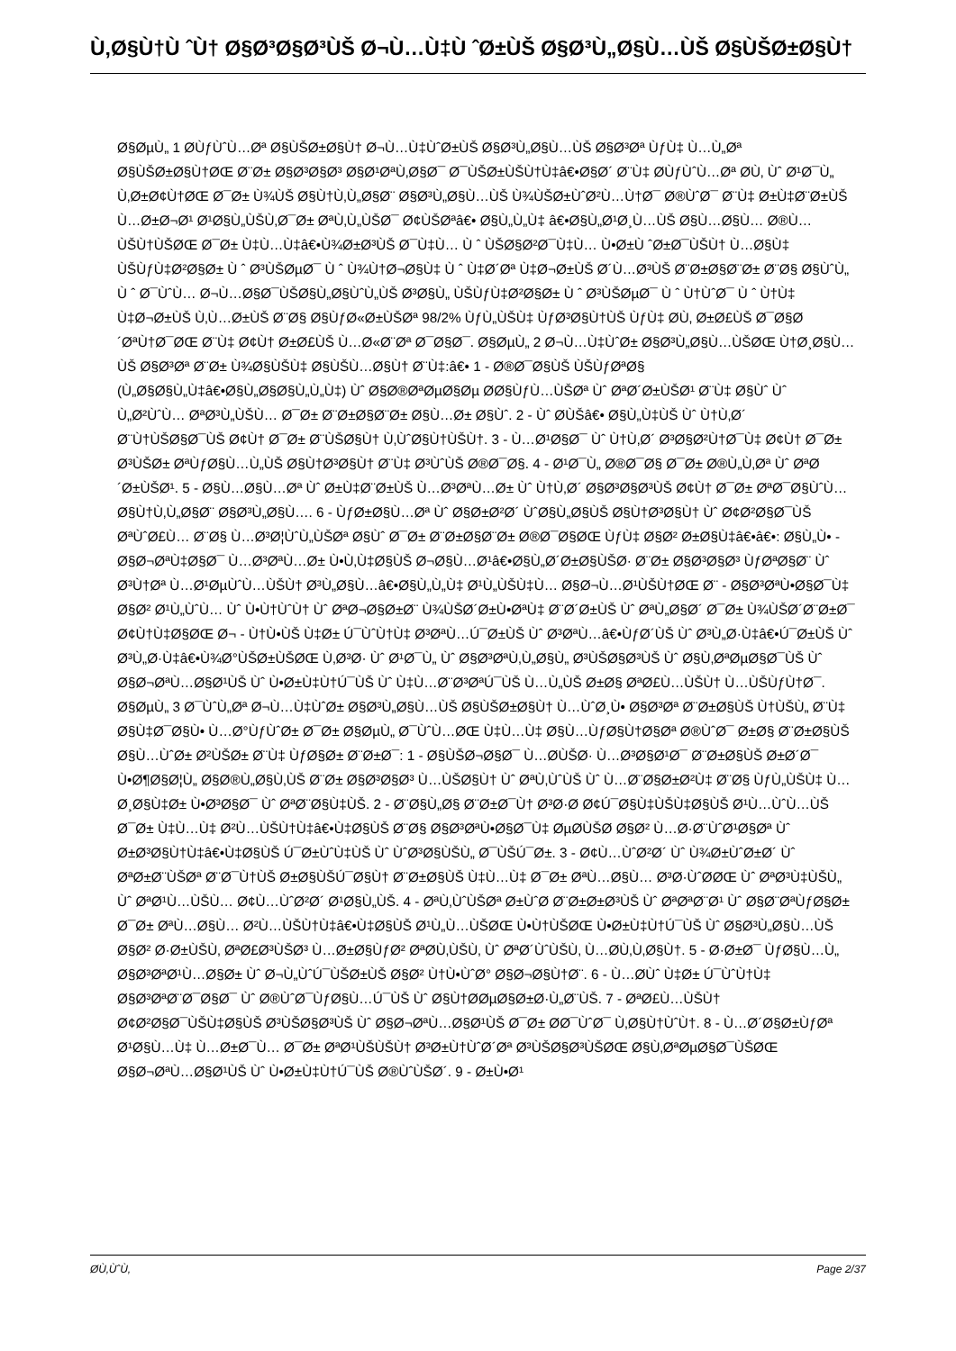Ù‚Ø§Ù†Ù ˆÙ† Ø§Ø³Ø§Ø³ÙŠ Ø¬Ù…Ù‡Ù ˆØ±ÙŠ Ø§Ø³Ù„Ø§Ù…ÙŠ Ø§ÙŠØ±Ø§Ù†
Ø§ØµÙ„ 1 Ø­ÙƒÙˆÙ…Øª Ø§ÙŠØ±Ø§Ù† Ø¬Ù…Ù‡ÙˆØ±ÙŠ Ø§Ø³Ù„Ø§Ù…ÙŠ Ø§Ø³Øª ÙƒÙ‡ Ù…Ù„Øª Ø§ÙŠØ±Ø§Ù†ØŒ Ø¨Ø± Ø§Ø³Ø§Ø³ Ø§Ø¹ØªÙ‚Ø§Ø¯ Ø¯ÙŠØ±ÙŠÙ†Ù‡â€•Ø§Ø´ Ø¨Ù‡ Ø­ÙƒÙˆÙ…Øª Ø­Ù‚ Ùˆ Ø¹Ø¯Ù„ Ù‚Ø±Ø¢Ù†ØŒ Ø¯Ø± Ù¾ÙŠ Ø§Ù†Ù‚Ù„Ø§Ø¨ Ø§Ø³Ù„Ø§Ù…ÙŠ Ù¾ÙŠØ±ÙˆØ²Ù…Ù†Ø¯ Ø®ÙˆØ¯ Ø¨Ù‡ Ø±Ù‡Ø¨Ø±ÙŠ Ù…Ø±Ø¬Ø¹ Ø¹Ø§Ù„ÙŠÙ‚Ø¯Ø± ØªÙ‚Ù„ÙŠØ¯ Ø¢ÙŠØªâ€• Ø§Ù„Ù„Ù‡ â€•Ø§Ù„Ø¹Ø¸Ù…ÙŠ Ø§Ù…Ø§Ù… Ø®Ù…ÙŠÙ†ÙŠØŒ Ø¯Ø± Ù‡Ù…Ù‡â€•Ù¾Ø±Ø³ÙŠ Ø¯Ù‡Ù… Ù ˆ ÙŠØ§Ø²Ø¯Ù‡Ù… Ù•Ø±Ù ˆØ±Ø¯ÙŠÙ† Ù…Ø§Ù‡ ÙŠÙƒÙ‡Ø²Ø§Ø± Ù ˆ Ø³ÙŠØµØ¯ Ù ˆ Ù¾Ù†Ø¬Ø§Ù‡ Ù ˆ Ù‡Ø´Øª Ù‡Ø¬Ø±ÙŠ Ø´Ù…Ø³ÙŠ Ø¨Ø±Ø§Ø¨Ø± Ø¨Ø§ Ø§ÙˆÙ„ Ù ˆ Ø¯ÙˆÙ… Ø¬Ù…Ø§Ø¯ÙŠØ§Ù„Ø§ÙˆÙ„ÙŠ Ø³Ø§Ù„ ÙŠÙƒÙ‡Ø²Ø§Ø± Ù ˆ Ø³ÙŠØµØ¯ Ù ˆ Ù†ÙˆØ¯ Ù ˆ Ù†Ù‡ Ù‡Ø¬Ø±ÙŠ Ù‚Ù…Ø±ÙŠ Ø¨Ø§ Ø§ÙƒØ«Ø±ÙŠØª 98/2% ÙƒÙ„ÙŠÙ‡ ÙƒØ³Ø§Ù†ÙŠ ÙƒÙ‡ Ø­Ù‚ Ø±Ø£ÙŠ Ø¯Ø§Ø´ØªÙ†Ø¯ØŒ Ø¨Ù‡ Ø¢Ù† Ø±Ø£ÙŠ Ù…Ø«Ø¨Øª Ø¯Ø§Ø¯. Ø§ØµÙ„ 2 Ø¬Ù…Ù‡ÙˆØ± Ø§Ø³Ù„Ø§Ù…ÙŠØŒ Ù†Ø¸Ø§Ù…ÙŠ Ø§Ø³Øª Ø¨Ø± Ù¾Ø§ÙŠÙ‡ Ø§ÙŠÙ…Ø§Ù† Ø¨Ù‡:â€• 1 - Ø®Ø¯Ø§ÙŠ ÙŠÙƒØªØ§ (Ù„Ø§Ø§Ù„Ù‡â€•Ø§Ù„Ø§Ø§Ù„Ù„Ù‡) Ùˆ Ø§Ø®ØªØµØ§Øµ Ø­Ø§ÙƒÙ…ÙŠØª Ùˆ ØªØ´Ø±ÙŠØ¹ Ø¨Ù‡ Ø§Ùˆ Ùˆ Ù„Ø²ÙˆÙ… ØªØ³Ù„ÙŠÙ… Ø¯Ø± Ø¨Ø±Ø§Ø¨Ø± Ø§Ù…Ø± Ø§Ùˆ. 2 - Ùˆ Ø­ÙŠâ€• Ø§Ù„Ù‡ÙŠ Ùˆ Ù†Ù‚Ø´ Ø¨Ù†ÙŠØ§Ø¯ÙŠ Ø¢Ù† Ø¯Ø± Ø¨ÙŠØ§Ù† Ù‚ÙˆØ§Ù†ÙŠÙ†. 3 - Ù…Ø¹Ø§Ø¯ Ùˆ Ù†Ù‚Ø´ Ø³Ø§Ø²Ù†Ø¯Ù‡ Ø¢Ù† Ø¯Ø± Ø³ÙŠØ± ØªÙƒØ§Ù…Ù„ÙŠ Ø§Ù†Ø³Ø§Ù† Ø¨Ù‡ Ø³ÙˆÙŠ Ø®Ø¯Ø§. 4 - Ø¹Ø¯Ù„ Ø®Ø¯Ø§ Ø¯Ø± Ø®Ù„Ù‚Øª Ùˆ ØªØ´Ø±ÙŠØ¹. 5 - Ø§Ù…Ø§Ù…Øª Ùˆ Ø±Ù‡Ø¨Ø±ÙŠ Ù…Ø³ØªÙ…Ø± Ùˆ Ù†Ù‚Ø´ Ø§Ø³Ø§Ø³ÙŠ Ø¢Ù† Ø¯Ø± ØªØ¯Ø§ÙˆÙ… Ø§Ù†Ù‚Ù„Ø§Ø¨ Ø§Ø³Ù„Ø§Ù…. 6 - ÙƒØ±Ø§Ù…Øª Ùˆ Ø§Ø±Ø²Ø´ ÙˆØ§Ù„Ø§ÙŠ Ø§Ù†Ø³Ø§Ù† Ùˆ Ø¢Ø²Ø§Ø¯ÙŠ ØªÙˆØ£Ù… Ø¨Ø§ Ù…Ø³Ø¦ÙˆÙ„ÙŠØª Ø§Ùˆ Ø¯Ø± Ø¨Ø±Ø§Ø¨Ø± Ø®Ø¯Ø§ØŒ ÙƒÙ‡ Ø§Ø² Ø±Ø§Ù‡â€•â€•: Ø§Ù„Ù• - Ø§Ø¬ØªÙ‡Ø§Ø¯ Ù…Ø³ØªÙ…Ø± Ù•Ù‚Ù‡Ø§ÙŠ Ø¬Ø§Ù…Ø¹â€•Ø§Ù„Ø´Ø±Ø§ÙŠØ· Ø¨Ø± Ø§Ø³Ø§Ø³ ÙƒØªØ§Ø¨ Ùˆ Ø³Ù†Øª Ù…Ø¹ØµÙˆÙ…ÙŠÙ† Ø³Ù„Ø§Ù…â€•Ø§Ù„Ù„Ù‡ Ø¹Ù„ÙŠÙ‡Ù… Ø§Ø¬Ù…Ø¹ÙŠÙ†ØŒ Ø¨ - Ø§Ø³ØªÙ•Ø§Ø¯Ù‡ Ø§Ø² Ø¹Ù„ÙˆÙ… Ùˆ Ù•Ù†ÙˆÙ† Ùˆ ØªØ¬Ø§Ø±Ø¨ Ù¾ÙŠØ´Ø±Ù•ØªÙ‡ Ø¨Ø´Ø±ÙŠ Ùˆ ØªÙ„Ø§Ø´ Ø¯Ø± Ù¾ÙŠØ´Ø¨Ø±Ø¯ Ø¢Ù†Ù‡Ø§ØŒ Ø¬ - Ù†Ù•ÙŠ Ù‡Ø± Ú¯ÙˆÙ†Ù‡ Ø³ØªÙ…Ú¯Ø±ÙŠ Ùˆ Ø³ØªÙ…â€•ÙƒØ´ÙŠ Ùˆ Ø³Ù„Ø·Ù‡â€•Ú¯Ø±ÙŠ Ùˆ Ø³Ù„Ø·Ù‡â€•Ù¾Ø°ÙŠØ±ÙŠØŒ Ù‚Ø³Ø· Ùˆ Ø¹Ø¯Ù„ Ùˆ Ø§Ø³ØªÙ‚Ù„Ø§Ù„ Ø³ÙŠØ§Ø³ÙŠ Ùˆ Ø§Ù‚ØªØµØ§Ø¯ÙŠ Ùˆ Ø§Ø¬ØªÙ…Ø§Ø¹ÙŠ Ùˆ Ù•Ø±Ù‡Ù†Ú¯ÙŠ Ùˆ Ù‡Ù…Ø¨Ø³ØªÚ¯ÙŠ Ù…Ù„ÙŠ Ø±Ø§ ØªØ£Ù…ÙŠÙ† Ù…ÙŠÙƒÙ†Ø¯. Ø§ØµÙ„ 3 Ø¯ÙˆÙ„Øª Ø¬Ù…Ù‡ÙˆØ± Ø§Ø³Ù„Ø§Ù…ÙŠ Ø§ÙŠØ±Ø§Ù† Ù…ÙˆØ¸Ù• Ø§Ø³Øª Ø¨Ø±Ø§ÙŠ Ù†ÙŠÙ„ Ø¨Ù‡ Ø§Ù‡Ø¯Ø§Ù• Ù…Ø°ÙƒÙˆØ± Ø¯Ø± Ø§ØµÙ„ Ø¯ÙˆÙ…ØŒ Ù‡Ù…Ù‡ Ø§Ù…ÙƒØ§Ù†Ø§Øª Ø®ÙˆØ¯ Ø±Ø§ Ø¨Ø±Ø§ÙŠ Ø§Ù…ÙˆØ± Ø²ÙŠØ± Ø¨Ù‡ ÙƒØ§Ø± Ø¨Ø±Ø¯: 1 - Ø§ÙŠØ¬Ø§Ø¯ Ù…Ø­ÙŠØ· Ù…Ø³Ø§Ø¹Ø¯ Ø¨Ø±Ø§ÙŠ Ø±Ø´Ø¯ Ù•Ø¶Ø§Ø¦Ù„ Ø§Ø®Ù„Ø§Ù‚ÙŠ Ø¨Ø± Ø§Ø³Ø§Ø³ Ù…ÙŠØ§Ù† Ùˆ ØªÙ‚ÙˆÙŠ Ùˆ Ù…Ø¨Ø§Ø±Ø²Ù‡ Ø¨Ø§ ÙƒÙ„ÙŠÙ‡ Ù…Ø¸Ø§Ù‡Ø± Ù•Ø³Ø§Ø¯ Ùˆ ØªØ¨Ø§Ù‡ÙŠ. 2 - Ø¨Ø§Ù„Ø§ Ø¨Ø±Ø¯Ù† Ø³Ø·Ø­ Ø¢Ú¯Ø§Ù‡ÙŠÙ‡Ø§ÙŠ Ø¹Ù…ÙˆÙ…ÙŠ Ø¯Ø± Ù‡Ù…Ù‡ Ø²Ù…ÙŠÙ†Ù‡â€•Ù‡Ø§ÙŠ Ø¨Ø§ Ø§Ø³ØªÙ•Ø§Ø¯Ù‡ ØµØ­ÙŠØ­ Ø§Ø² Ù…Ø·Ø¨ÙˆØ¹Ø§Øª Ùˆ Ø±Ø³Ø§Ù†Ù‡â€•Ù‡Ø§ÙŠ Ú¯Ø±ÙˆÙ‡ÙŠ Ùˆ ÙˆØ³Ø§ÙŠÙ„ Ø¯ÙŠÚ¯Ø±. 3 - Ø¢Ù…ÙˆØ²Ø´ Ùˆ Ù¾Ø±ÙˆØ±Ø´ Ùˆ ØªØ±Ø¨ÙŠØª Ø¨Ø¯Ù†ÙŠ Ø±Ø§ÙŠÚ¯Ø§Ù† Ø¨Ø±Ø§ÙŠ Ù‡Ù…Ù‡ Ø¯Ø± ØªÙ…Ø§Ù… Ø³Ø·ÙˆØ­ØŒ Ùˆ ØªØ³Ù‡ÙŠÙ„ Ùˆ ØªØ¹Ù…ÙŠÙ… Ø¢Ù…ÙˆØ²Ø´ Ø¹Ø§Ù„ÙŠ. 4 - ØªÙ‚ÙˆÙŠØª Ø±ÙˆØ­ Ø¨Ø±Ø±Ø³ÙŠ Ùˆ ØªØªØ¨Ø¹ Ùˆ Ø§Ø¨ØªÙƒØ§Ø± Ø¯Ø± ØªÙ…Ø§Ù… Ø²Ù…ÙŠÙ†Ù‡â€•Ù‡Ø§ÙŠ Ø¹Ù„Ù…ÙŠØŒ Ù•Ù†ÙŠØŒ Ù•Ø±Ù‡Ù†Ú¯ÙŠ Ùˆ Ø§Ø³Ù„Ø§Ù…ÙŠ Ø§Ø² Ø·Ø±ÙŠÙ‚ ØªØ£Ø³ÙŠØ³ Ù…Ø±Ø§ÙƒØ² ØªØ­Ù‚ÙŠÙ‚ Ùˆ ØªØ´ÙˆÙŠÙ‚ Ù…Ø­Ù‚Ù‚Ø§Ù†. 5 - Ø·Ø±Ø¯ ÙƒØ§Ù…Ù„ Ø§Ø³ØªØ¹Ù…Ø§Ø± Ùˆ Ø¬Ù„ÙˆÚ¯ÙŠØ±ÙŠ Ø§Ø² Ù†Ù•ÙˆØ° Ø§Ø¬Ø§Ù†Ø¨. 6 - Ù…Ø­Ùˆ Ù‡Ø± Ú¯ÙˆÙ†Ù‡ Ø§Ø³ØªØ¨Ø¯Ø§Ø¯ Ùˆ Ø®ÙˆØ¯ÙƒØ§Ù…Ú¯ÙŠ Ùˆ Ø§Ù†Ø­ØµØ§Ø±Ø·Ù„Ø¨ÙŠ. 7 - ØªØ£Ù…ÙŠÙ† Ø¢Ø²Ø§Ø¯ÙŠÙ‡Ø§ÙŠ Ø³ÙŠØ§Ø³ÙŠ Ùˆ Ø§Ø¬ØªÙ…Ø§Ø¹ÙŠ Ø¯Ø± Ø­Ø¯ÙˆØ¯ Ù‚Ø§Ù†ÙˆÙ†. 8 - Ù…Ø´Ø§Ø±ÙƒØª Ø¹Ø§Ù…Ù‡ Ù…Ø±Ø¯Ù… Ø¯Ø± ØªØ¹ÙŠÙŠÙ† Ø³Ø±Ù†ÙˆØ´Øª Ø³ÙŠØ§Ø³ÙŠØŒ Ø§Ù‚ØªØµØ§Ø¯ÙŠØŒ Ø§Ø¬ØªÙ…Ø§Ø¹ÙŠ Ùˆ Ù•Ø±Ù‡Ù†Ú¯ÙŠ Ø®ÙˆÙŠØ´. 9 - Ø±Ù•Ø¹
Ø­Ù‚ÙˆÙ‚ Page 2/37